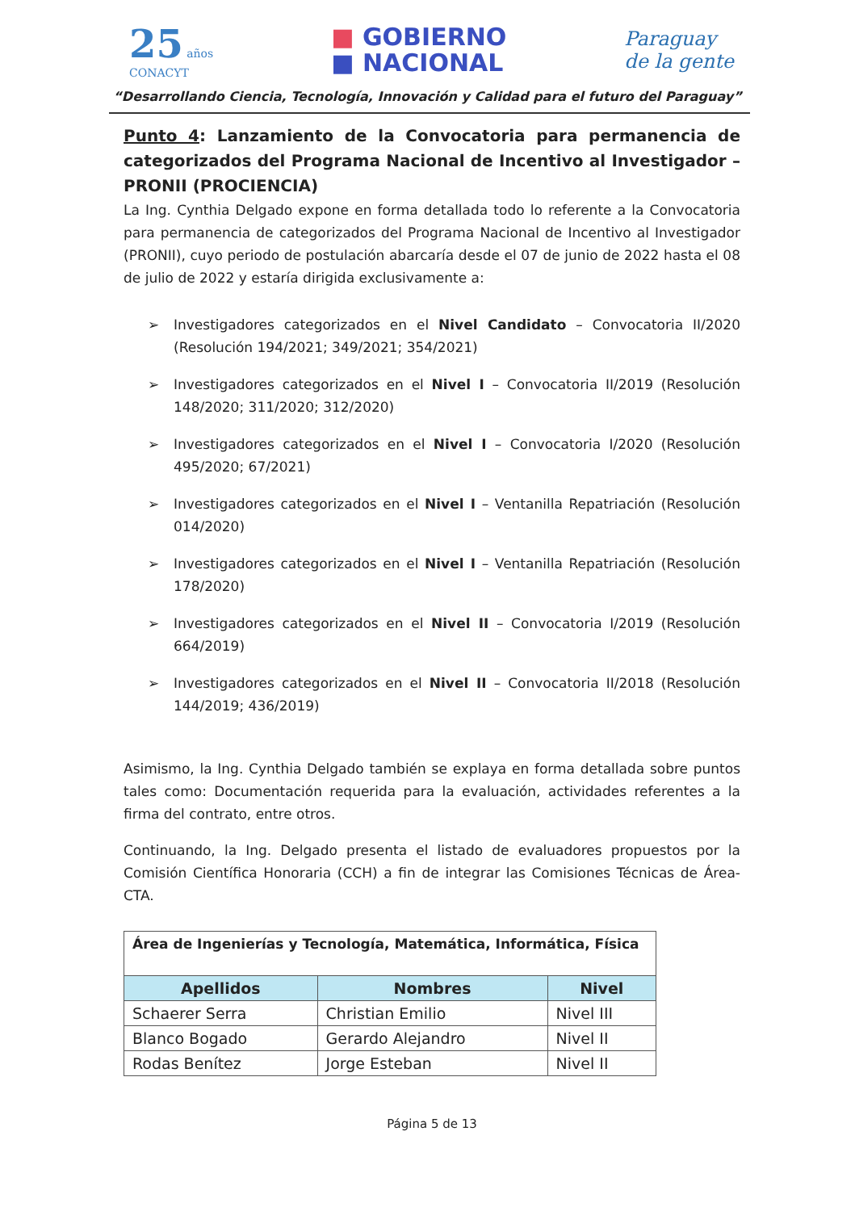25 años
CONACYT
■ GOBIERNO
■ NACIONAL
Paraguay
de la gente
“Desarrollando Ciencia, Tecnología, Innovación y Calidad para el futuro del Paraguay”
Punto 4: Lanzamiento de la Convocatoria para permanencia de categorizados del Programa Nacional de Incentivo al Investigador – PRONII (PROCIENCIA)
La Ing. Cynthia Delgado expone en forma detallada todo lo referente a la Convocatoria para permanencia de categorizados del Programa Nacional de Incentivo al Investigador (PRONII), cuyo periodo de postulación abarcaría desde el 07 de junio de 2022 hasta el 08 de julio de 2022 y estaría dirigida exclusivamente a:
➢ Investigadores categorizados en el Nivel Candidato – Convocatoria II/2020 (Resolución 194/2021; 349/2021; 354/2021)
➢ Investigadores categorizados en el Nivel I – Convocatoria II/2019 (Resolución 148/2020; 311/2020; 312/2020)
➢ Investigadores categorizados en el Nivel I – Convocatoria I/2020 (Resolución 495/2020; 67/2021)
➢ Investigadores categorizados en el Nivel I – Ventanilla Repatriación (Resolución 014/2020)
➢ Investigadores categorizados en el Nivel I – Ventanilla Repatriación (Resolución 178/2020)
➢ Investigadores categorizados en el Nivel II – Convocatoria I/2019 (Resolución 664/2019)
➢ Investigadores categorizados en el Nivel II – Convocatoria II/2018 (Resolución 144/2019; 436/2019)
Asimismo, la Ing. Cynthia Delgado también se explaya en forma detallada sobre puntos tales como: Documentación requerida para la evaluación, actividades referentes a la firma del contrato, entre otros.
Continuando, la Ing. Delgado presenta el listado de evaluadores propuestos por la Comisión Científica Honoraria (CCH) a fin de integrar las Comisiones Técnicas de Área- CTA.
| Área de Ingenierías y Tecnología, Matemática, Informática, Física | | |
| --- | --- | --- |
| Apellidos | Nombres | Nivel |
| Schaerer Serra | Christian Emilio | Nivel III |
| Blanco Bogado | Gerardo Alejandro | Nivel II |
| Rodas Benítez | Jorge Esteban | Nivel II |
Página 5 de 13